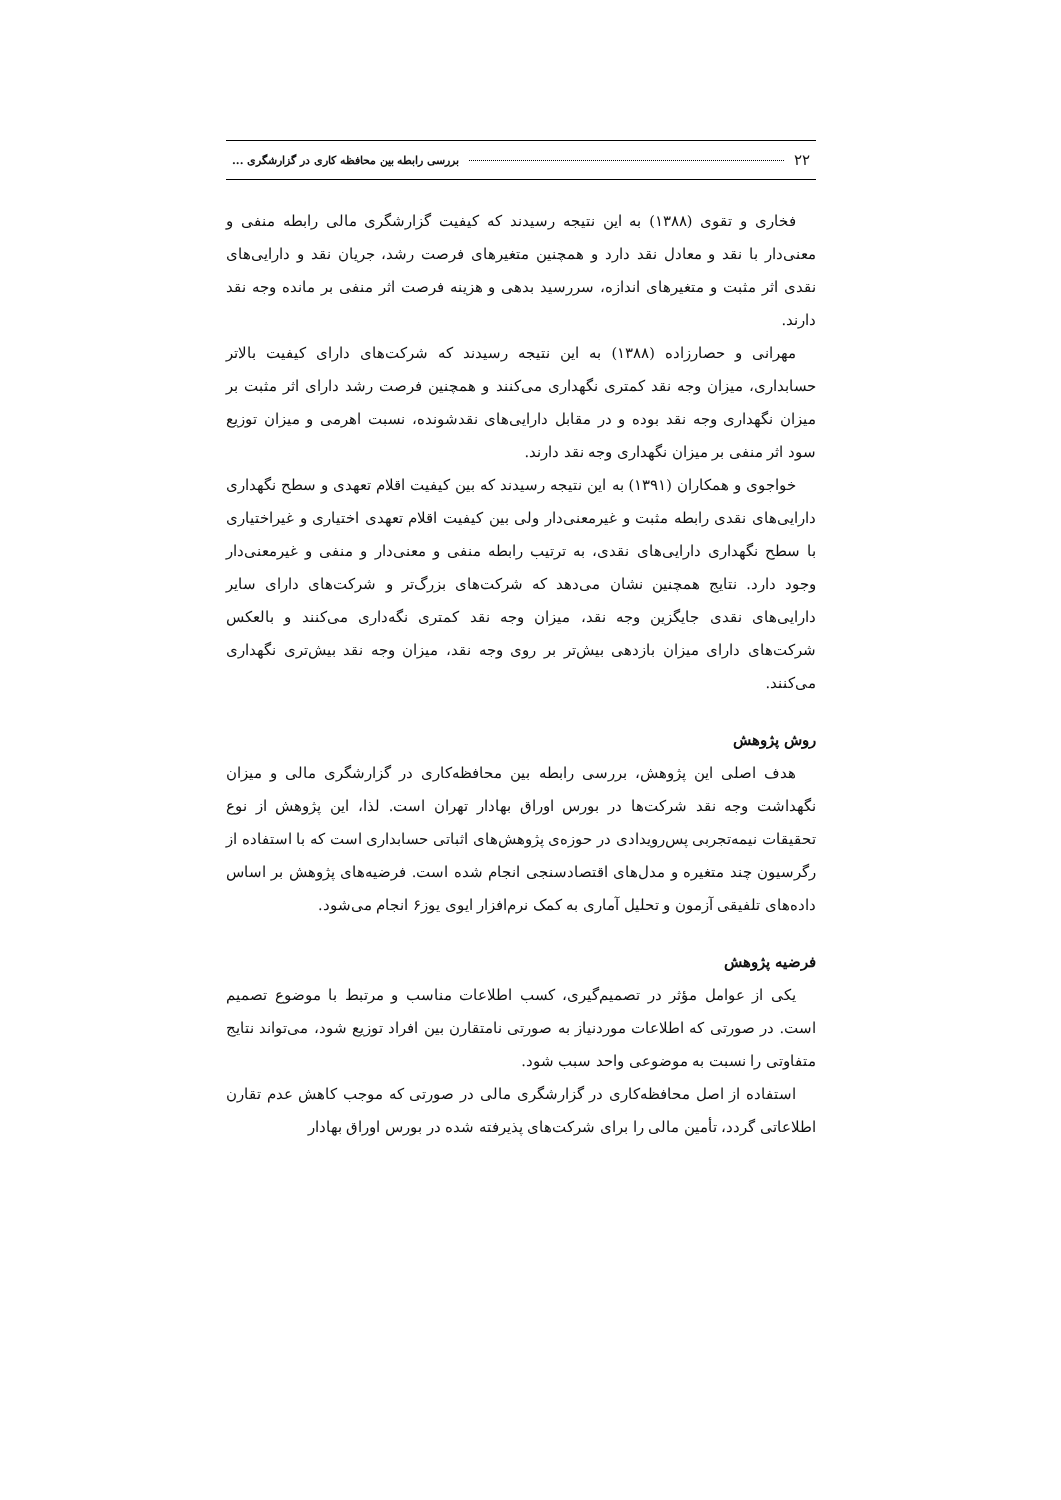۲۲ بررسی رابطه بین محافظه کاری در گزارشگری ...
فخاری و تقوی (۱۳۸۸) به این نتیجه رسیدند که کیفیت گزارشگری مالی رابطه منفی و معنی‌دار با نقد و معادل نقد دارد و همچنین متغیرهای فرصت رشد، جریان نقد و دارایی‌های نقدی اثر مثبت و متغیرهای اندازه، سررسید بدهی و هزینه فرصت اثر منفی بر مانده وجه نقد دارند.
مهرانی و حصارزاده (۱۳۸۸) به این نتیجه رسیدند که شرکت‌های دارای کیفیت بالاتر حسابداری، میزان وجه نقد کمتری نگهداری می‌کنند و همچنین فرصت رشد دارای اثر مثبت بر میزان نگهداری وجه نقد بوده و در مقابل دارایی‌های نقدشونده، نسبت اهرمی و میزان توزیع سود اثر منفی بر میزان نگهداری وجه نقد دارند.
خواجوی و همکاران (۱۳۹۱) به این نتیجه رسیدند که بین کیفیت اقلام تعهدی و سطح نگهداری دارایی‌های نقدی رابطه مثبت و غیرمعنی‌دار ولی بین کیفیت اقلام تعهدی اختیاری و غیراختیاری با سطح نگهداری دارایی‌های نقدی، به ترتیب رابطه منفی و معنی‌دار و منفی و غیرمعنی‌دار وجود دارد. نتایج همچنین نشان می‌دهد که شرکت‌های بزرگ‌تر و شرکت‌های دارای سایر دارایی‌های نقدی جایگزین وجه نقد، میزان وجه نقد کمتری نگه‌داری می‌کنند و بالعکس شرکت‌های دارای میزان بازدهی بیش‌تر بر روی وجه نقد، میزان وجه نقد بیش‌تری نگهداری می‌کنند.
روش پژوهش
هدف اصلی این پژوهش، بررسی رابطه بین محافظه‌کاری در گزارشگری مالی و میزان نگهداشت وجه نقد شرکت‌ها در بورس اوراق بهادار تهران است. لذا، این پژوهش از نوع تحقیقات نیمه‌تجربی پس‌رویدادی در حوزه‌ی پژوهش‌های اثباتی حسابداری است که با استفاده از رگرسیون چند متغیره و مدل‌های اقتصادسنجی انجام شده است. فرضیه‌های پژوهش بر اساس داده‌های تلفیقی آزمون و تحلیل آماری به کمک نرم‌افزار ایوی یوز۶ انجام می‌شود.
فرضیه پژوهش
یکی از عوامل مؤثر در تصمیم‌گیری، کسب اطلاعات مناسب و مرتبط با موضوع تصمیم است. در صورتی که اطلاعات موردنیاز به صورتی نامتقارن بین افراد توزیع شود، می‌تواند نتایج متفاوتی را نسبت به موضوعی واحد سبب شود.
استفاده از اصل محافظه‌کاری در گزارشگری مالی در صورتی که موجب کاهش عدم تقارن اطلاعاتی گردد، تأمین مالی را برای شرکت‌های پذیرفته شده در بورس اوراق بهادار